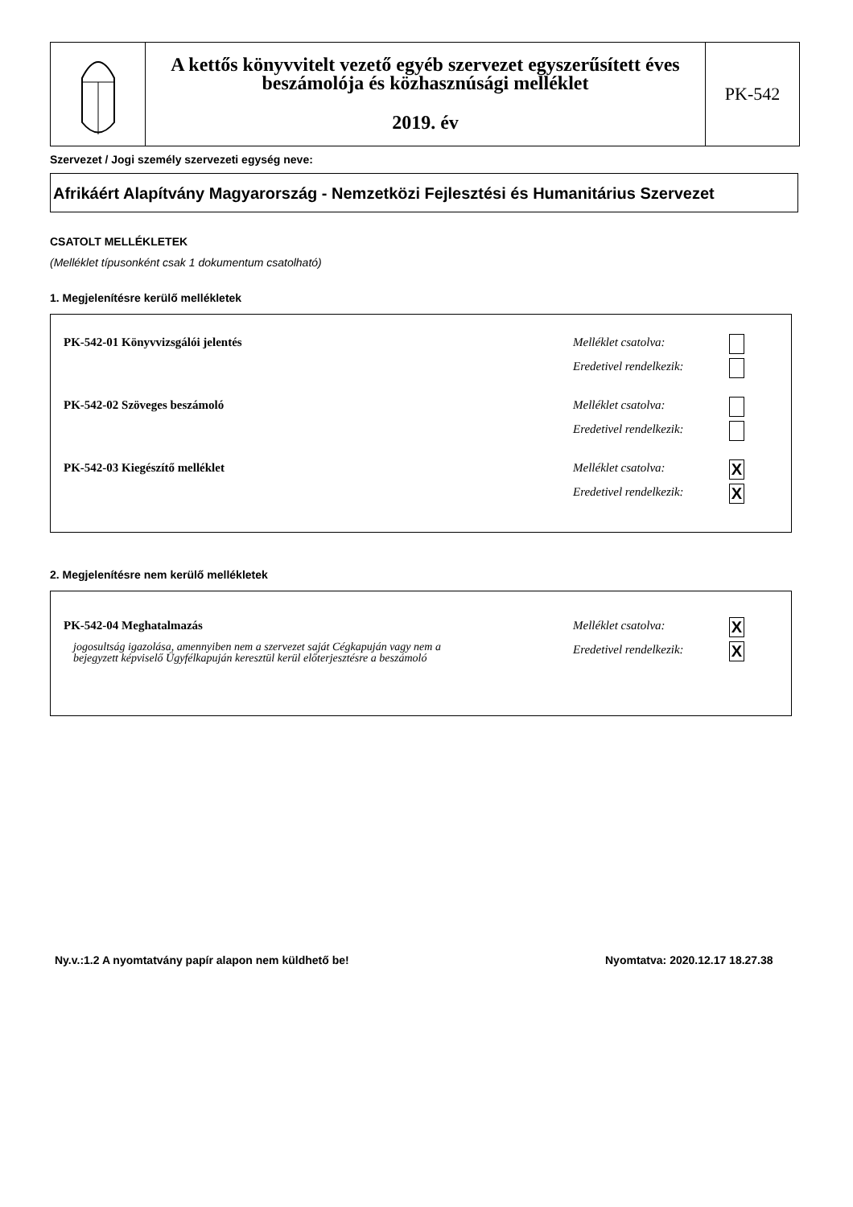A kettős könyvvitelt vezető egyéb szervezet egyszerűsített éves beszámolója és közhasznúsági melléklet
2019. év
PK-542
Szervezet / Jogi személy szervezeti egység neve:
Afrikáért Alapítvány Magyarország - Nemzetközi Fejlesztési és Humanitárius Szervezet
CSATOLT MELLÉKLETEK
(Melléklet típusonként csak 1 dokumentum csatolható)
1. Megjelenítésre kerülő mellékletek
PK-542-01 Könyvvizsgálói jelentés
Melléklet csatolva:
Eredetivel rendelkezik:
PK-542-02 Szöveges beszámoló Melléklet csatolva:
Eredetivel rendelkezik:
PK-542-03 Kiegészítő melléklet Melléklet csatolva: X
Eredetivel rendelkezik: X
2. Megjelenítésre nem kerülő mellékletek
PK-542-04 Meghatalmazás
jogosultság igazolása, amennyiben nem a szervezet saját Cégkapuján vagy nem a bejegyzett képviselő Ügyfélkapuján keresztül kerül előterjesztésre a beszámoló
Melléklet csatolva: X
Eredetivel rendelkezik: X
Ny.v.:1.2 A nyomtatvány papír alapon nem küldhető be!
Nyomtatva: 2020.12.17 18.27.38